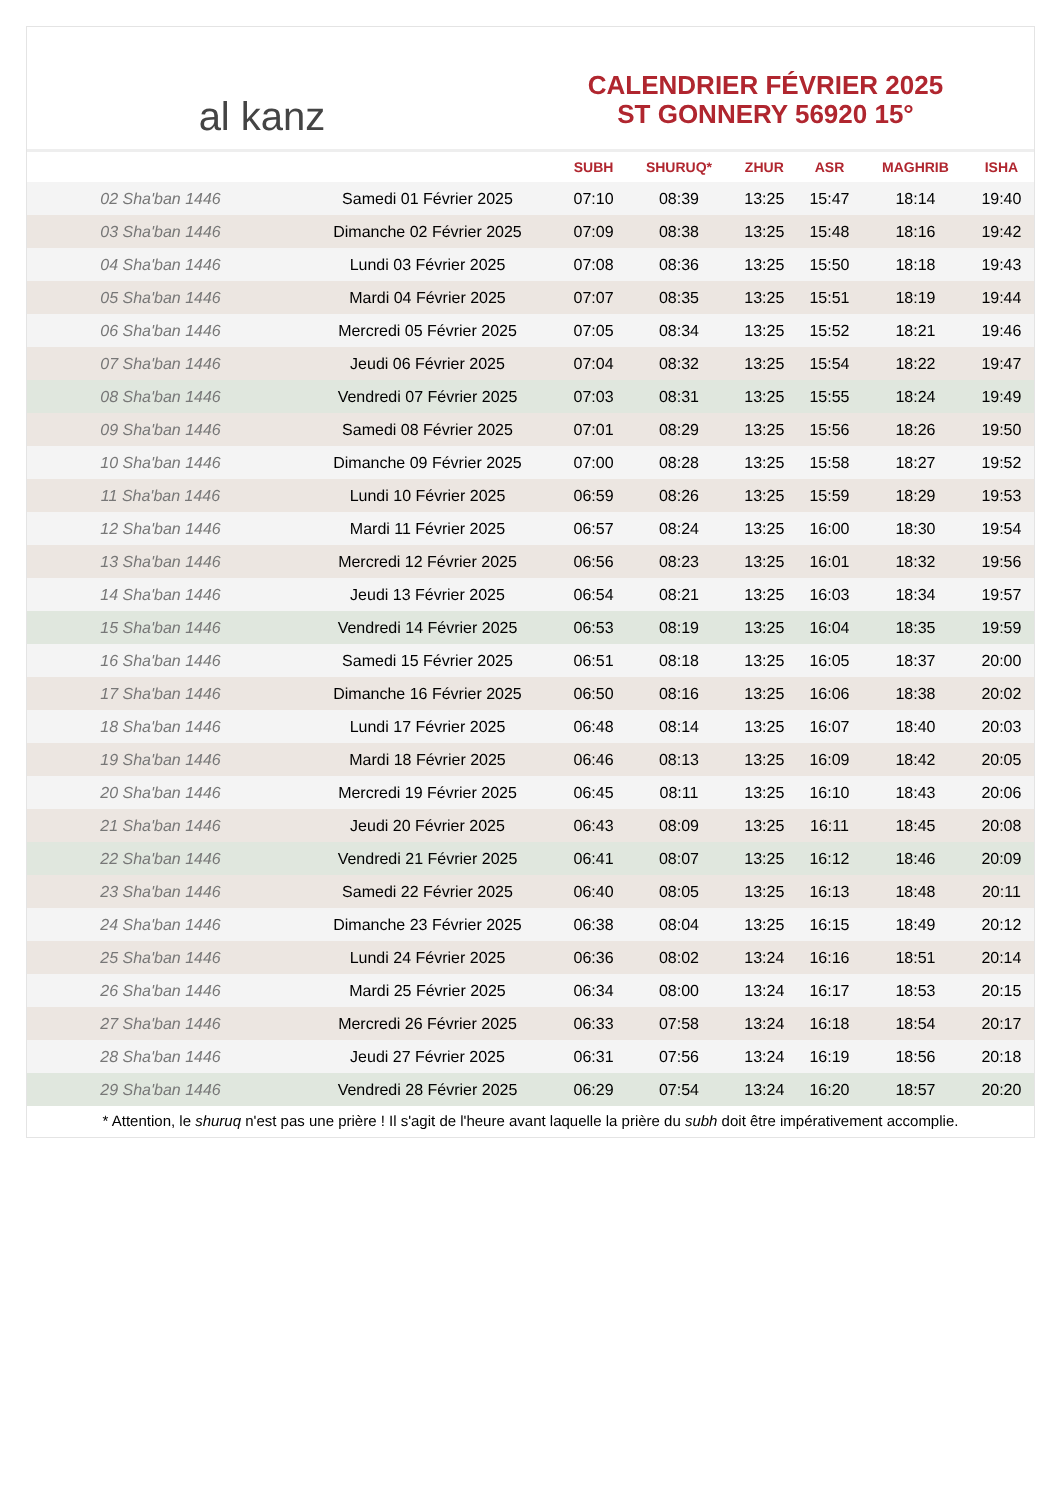al kanz
CALENDRIER FÉVRIER 2025
ST GONNERY 56920 15°
| | | SUBH | SHURUQ* | ZHUR | ASR | MAGHRIB | ISHA |
| --- | --- | --- | --- | --- | --- | --- | --- |
| 02 Sha'ban 1446 | Samedi 01 Février 2025 | 07:10 | 08:39 | 13:25 | 15:47 | 18:14 | 19:40 |
| 03 Sha'ban 1446 | Dimanche 02 Février 2025 | 07:09 | 08:38 | 13:25 | 15:48 | 18:16 | 19:42 |
| 04 Sha'ban 1446 | Lundi 03 Février 2025 | 07:08 | 08:36 | 13:25 | 15:50 | 18:18 | 19:43 |
| 05 Sha'ban 1446 | Mardi 04 Février 2025 | 07:07 | 08:35 | 13:25 | 15:51 | 18:19 | 19:44 |
| 06 Sha'ban 1446 | Mercredi 05 Février 2025 | 07:05 | 08:34 | 13:25 | 15:52 | 18:21 | 19:46 |
| 07 Sha'ban 1446 | Jeudi 06 Février 2025 | 07:04 | 08:32 | 13:25 | 15:54 | 18:22 | 19:47 |
| 08 Sha'ban 1446 | Vendredi 07 Février 2025 | 07:03 | 08:31 | 13:25 | 15:55 | 18:24 | 19:49 |
| 09 Sha'ban 1446 | Samedi 08 Février 2025 | 07:01 | 08:29 | 13:25 | 15:56 | 18:26 | 19:50 |
| 10 Sha'ban 1446 | Dimanche 09 Février 2025 | 07:00 | 08:28 | 13:25 | 15:58 | 18:27 | 19:52 |
| 11 Sha'ban 1446 | Lundi 10 Février 2025 | 06:59 | 08:26 | 13:25 | 15:59 | 18:29 | 19:53 |
| 12 Sha'ban 1446 | Mardi 11 Février 2025 | 06:57 | 08:24 | 13:25 | 16:00 | 18:30 | 19:54 |
| 13 Sha'ban 1446 | Mercredi 12 Février 2025 | 06:56 | 08:23 | 13:25 | 16:01 | 18:32 | 19:56 |
| 14 Sha'ban 1446 | Jeudi 13 Février 2025 | 06:54 | 08:21 | 13:25 | 16:03 | 18:34 | 19:57 |
| 15 Sha'ban 1446 | Vendredi 14 Février 2025 | 06:53 | 08:19 | 13:25 | 16:04 | 18:35 | 19:59 |
| 16 Sha'ban 1446 | Samedi 15 Février 2025 | 06:51 | 08:18 | 13:25 | 16:05 | 18:37 | 20:00 |
| 17 Sha'ban 1446 | Dimanche 16 Février 2025 | 06:50 | 08:16 | 13:25 | 16:06 | 18:38 | 20:02 |
| 18 Sha'ban 1446 | Lundi 17 Février 2025 | 06:48 | 08:14 | 13:25 | 16:07 | 18:40 | 20:03 |
| 19 Sha'ban 1446 | Mardi 18 Février 2025 | 06:46 | 08:13 | 13:25 | 16:09 | 18:42 | 20:05 |
| 20 Sha'ban 1446 | Mercredi 19 Février 2025 | 06:45 | 08:11 | 13:25 | 16:10 | 18:43 | 20:06 |
| 21 Sha'ban 1446 | Jeudi 20 Février 2025 | 06:43 | 08:09 | 13:25 | 16:11 | 18:45 | 20:08 |
| 22 Sha'ban 1446 | Vendredi 21 Février 2025 | 06:41 | 08:07 | 13:25 | 16:12 | 18:46 | 20:09 |
| 23 Sha'ban 1446 | Samedi 22 Février 2025 | 06:40 | 08:05 | 13:25 | 16:13 | 18:48 | 20:11 |
| 24 Sha'ban 1446 | Dimanche 23 Février 2025 | 06:38 | 08:04 | 13:25 | 16:15 | 18:49 | 20:12 |
| 25 Sha'ban 1446 | Lundi 24 Février 2025 | 06:36 | 08:02 | 13:24 | 16:16 | 18:51 | 20:14 |
| 26 Sha'ban 1446 | Mardi 25 Février 2025 | 06:34 | 08:00 | 13:24 | 16:17 | 18:53 | 20:15 |
| 27 Sha'ban 1446 | Mercredi 26 Février 2025 | 06:33 | 07:58 | 13:24 | 16:18 | 18:54 | 20:17 |
| 28 Sha'ban 1446 | Jeudi 27 Février 2025 | 06:31 | 07:56 | 13:24 | 16:19 | 18:56 | 20:18 |
| 29 Sha'ban 1446 | Vendredi 28 Février 2025 | 06:29 | 07:54 | 13:24 | 16:20 | 18:57 | 20:20 |
* Attention, le shuruq n'est pas une prière ! Il s'agit de l'heure avant laquelle la prière du subh doit être impérativement accomplie.